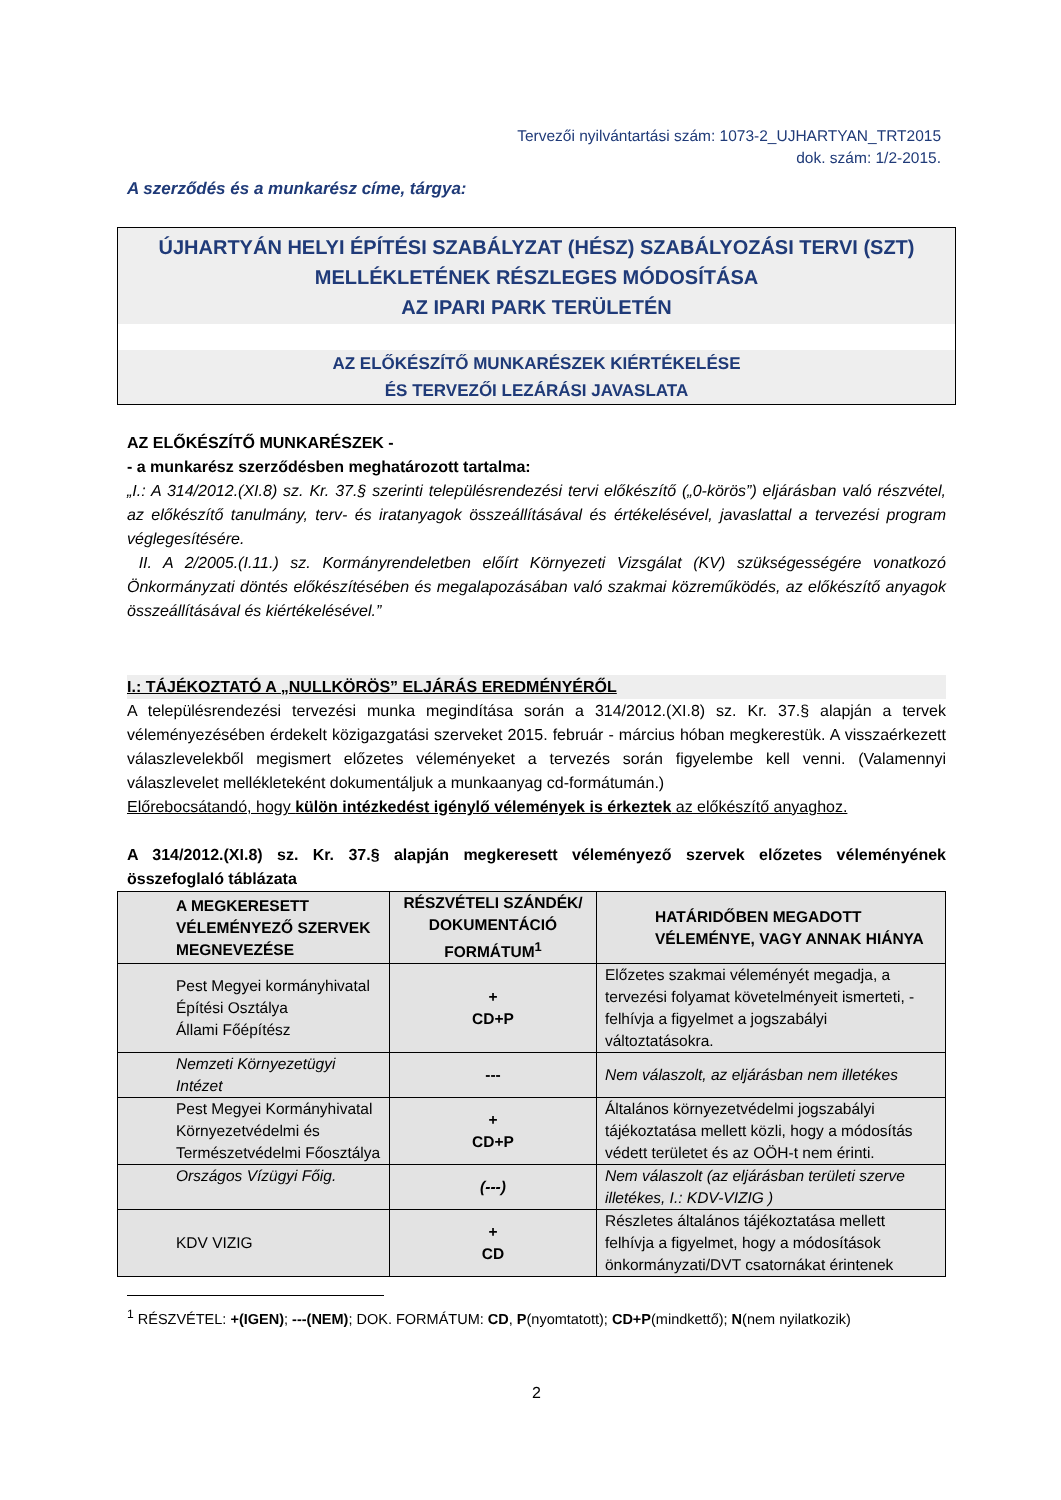Tervezői nyilvántartási szám: 1073-2_UJHARTYAN_TRT2015
dok. szám: 1/2-2015.
A szerződés és a munkarész címe, tárgya:
ÚJHARTYÁN HELYI ÉPÍTÉSI SZABÁLYZAT (HÉSZ) SZABÁLYOZÁSI TERVI (SZT)
MELLÉKLETÉNEK RÉSZLEGES MÓDOSÍTÁSA
AZ IPARI PARK TERÜLETÉN
AZ ELŐKÉSZÍTŐ MUNKARÉSZEK KIÉRTÉKELÉSE
ÉS TERVEZŐI LEZÁRÁSI JAVASLATA
AZ ELŐKÉSZÍTŐ MUNKARÉSZEK -
- a munkarész szerződésben meghatározott tartalma:
„I.: A 314/2012.(XI.8) sz. Kr. 37.§ szerinti településrendezési tervi előkészítő („0-körös”) eljárásban való részvétel, az előkészítő tanulmány, terv- és iratanyagok összeállításával és értékelésével, javaslattal a tervezési program véglegesítésére.
II. A 2/2005.(I.11.) sz. Kormányrendeletben előírt Környezeti Vizsgálat (KV) szükségességére vonatkozó Önkormányzati döntés előkészítésében és megalapozásában való szakmai közreműködés, az előkészítő anyagok összeállításával és kiértékelésével.”
I.: TÁJÉKOZTATÓ A „NULLKÖRÖS” ELJÁRÁS EREDMÉNYÉRŐL
A településrendezési tervezési munka megindítása során a 314/2012.(XI.8) sz. Kr. 37.§ alapján a tervek véleményezésében érdekelt közigazgatási szerveket 2015. február - március hóban megkerestük. A visszaérkezett válaszlevelekből megismert előzetes véleményeket a tervezés során figyelembe kell venni. (Valamennyi válaszlevelet mellékleteként dokumentáljuk a munkaanyag cd-formátumán.)
Előrebocsátandó, hogy külön intézkedést igénylő vélemények is érkeztek az előkészítő anyaghoz.
A 314/2012.(XI.8) sz. Kr. 37.§ alapján megkeresett véleményező szervek előzetes véleményének összefoglaló táblázata
| A MEGKERESETT VÉLEMÉNYEZŐ SZERVEK MEGNEVEZÉSE | RÉSZVÉTELI SZÁNDÉK/ DOKUMENTÁCIÓ FORMÁTUM<sup>1</sup> | HATÁRIDŐBEN MEGADOTT VÉLEMÉNYE, VAGY ANNAK HIÁNYA |
| --- | --- | --- |
| Pest Megyei kormányhivatal Építési Osztálya Állami Főépítész | + CD+P | Előzetes szakmai véleményét megadja, a tervezési folyamat követelményeit ismerteti, - felhívja a figyelmet a jogszabályi változtatásokra. |
| Nemzeti Környezetügyi Intézet | --- | Nem válaszolt, az eljárásban nem illetékes |
| Pest Megyei Kormányhivatal Környezetvédelmi és Természetvédelmi Főosztálya | + CD+P | Általános környezetvédelmi jogszabályi tájékoztatása mellett közli, hogy a módosítás védett területet és az OÖH-t nem érinti. |
| Országos Vízügyi Főig. | (---) | Nem válaszolt (az eljárásban területi szerve illetékes, I.: KDV-VIZIG ) |
| KDV VIZIG | + CD | Részletes általános tájékoztatása mellett felhívja a figyelmet, hogy a módosítások önkormányzati/DVT csatornákat érintenek |
<sup>1</sup> RÉSZVÉTEL: +(IGEN); ---(NEM); DOK. FORMÁTUM: CD, P(nyomtatott); CD+P(mindkettő); N(nem nyilatkozik)
2